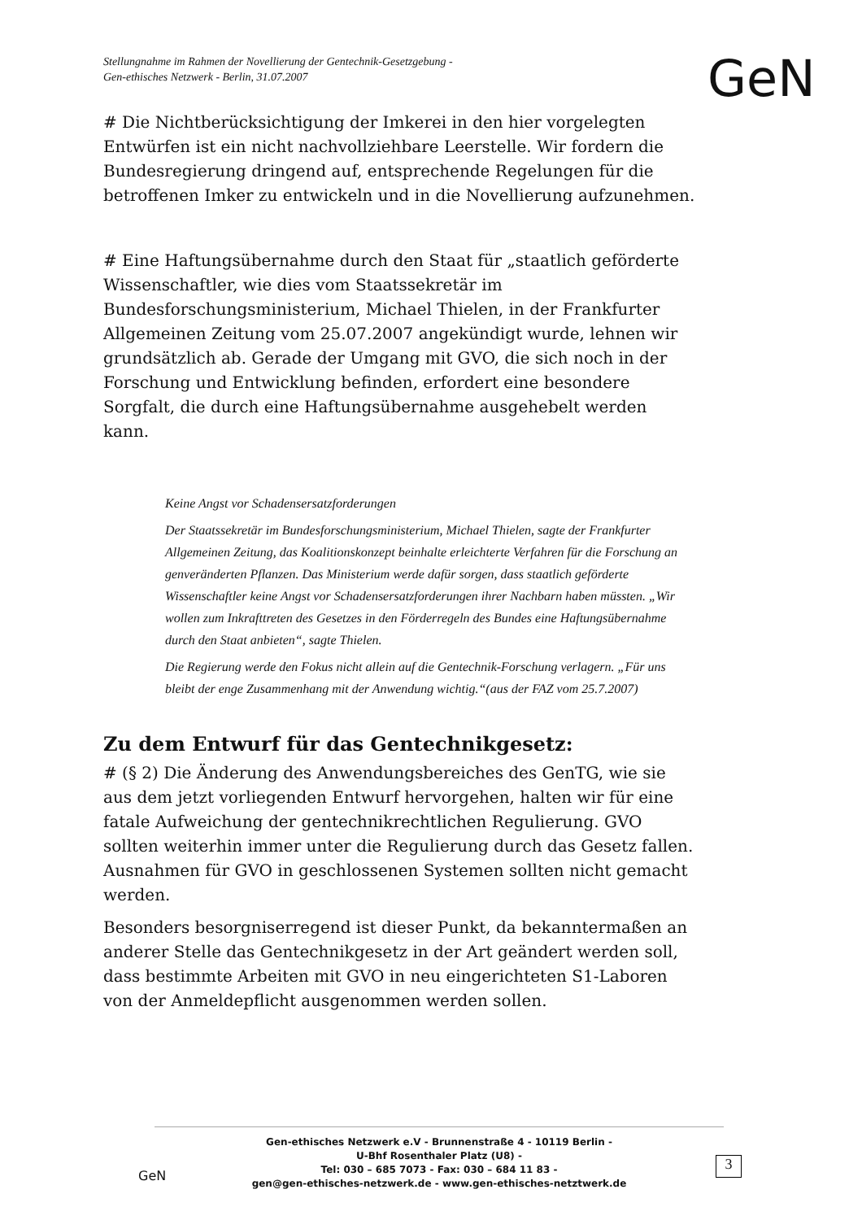Stellungnahme im Rahmen der Novellierung der Gentechnik-Gesetzgebung -
Gen-ethisches Netzwerk - Berlin, 31.07.2007
GeN
# Die Nichtberücksichtigung der Imkerei in den hier vorgelegten Entwürfen ist ein nicht nachvollziehbare Leerstelle. Wir fordern die Bundesregierung dringend auf, entsprechende Regelungen für die betroffenen Imker zu entwickeln und in die Novellierung aufzunehmen.
# Eine Haftungsübernahme durch den Staat für „staatlich geförderte Wissenschaftler, wie dies vom Staatssekretär im Bundesforschungsministerium, Michael Thielen, in der Frankfurter Allgemeinen Zeitung vom 25.07.2007 angekündigt wurde, lehnen wir grundsätzlich ab. Gerade der Umgang mit GVO, die sich noch in der Forschung und Entwicklung befinden, erfordert eine besondere Sorgfalt, die durch eine Haftungsübernahme ausgehebelt werden kann.
Keine Angst vor Schadensersatzforderungen
Der Staatssekretär im Bundesforschungsministerium, Michael Thielen, sagte der Frankfurter Allgemeinen Zeitung, das Koalitionskonzept beinhalte erleichterte Verfahren für die Forschung an genveränderten Pflanzen. Das Ministerium werde dafür sorgen, dass staatlich geförderte Wissenschaftler keine Angst vor Schadensersatzforderungen ihrer Nachbarn haben müssten. „Wir wollen zum Inkrafttreten des Gesetzes in den Förderregeln des Bundes eine Haftungsübernahme durch den Staat anbieten“, sagte Thielen.
Die Regierung werde den Fokus nicht allein auf die Gentechnik-Forschung verlagern. „Für uns bleibt der enge Zusammenhang mit der Anwendung wichtig.“(aus der FAZ vom 25.7.2007)
Zu dem Entwurf für das Gentechnikgesetz:
# (§ 2) Die Änderung des Anwendungsbereiches des GenTG, wie sie aus dem jetzt vorliegenden Entwurf hervorgehen, halten wir für eine fatale Aufweichung der gentechnikrechtlichen Regulierung. GVO sollten weiterhin immer unter die Regulierung durch das Gesetz fallen. Ausnahmen für GVO in geschlossenen Systemen sollten nicht gemacht werden.
Besonders besorgniserregend ist dieser Punkt, da bekanntermaßen an anderer Stelle das Gentechnikgesetz in der Art geändert werden soll, dass bestimmte Arbeiten mit GVO in neu eingerichteten S1-Laboren von der Anmeldepflicht ausgenommen werden sollen.
Gen-ethisches Netzwerk e.V - Brunnenstraße 4 - 10119 Berlin -
U-Bhf Rosenthaler Platz (U8) -
Tel: 030 – 685 7073 - Fax: 030 – 684 11 83 -
gen@gen-ethisches-netzwerk.de - www.gen-ethisches-netztwerk.de
GeN
3